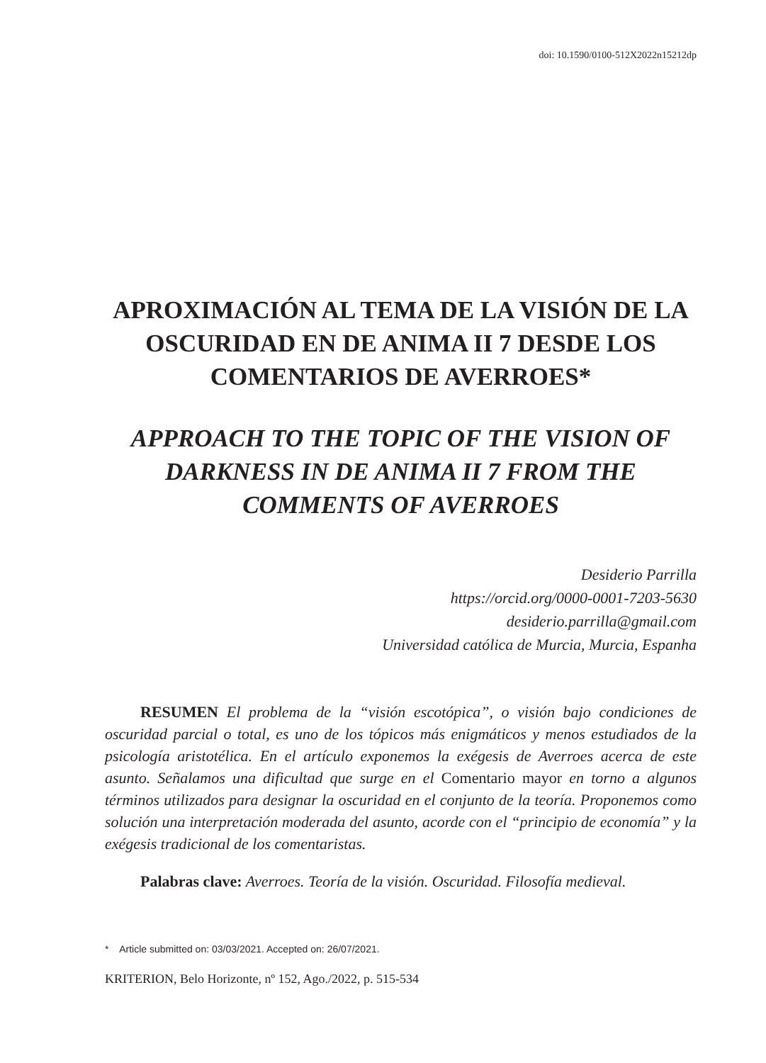doi: 10.1590/0100-512X2022n15212dp
APROXIMACIÓN AL TEMA DE LA VISIÓN DE LA OSCURIDAD EN DE ANIMA II 7 DESDE LOS COMENTARIOS DE AVERROES*
APPROACH TO THE TOPIC OF THE VISION OF DARKNESS IN DE ANIMA II 7 FROM THE COMMENTS OF AVERROES
Desiderio Parrilla
https://orcid.org/0000-0001-7203-5630
desiderio.parrilla@gmail.com
Universidad católica de Murcia, Murcia, Espanha
RESUMEN El problema de la “visión escotópica”, o visión bajo condiciones de oscuridad parcial o total, es uno de los tópicos más enigmáticos y menos estudiados de la psicología aristotélica. En el artículo exponemos la exégesis de Averroes acerca de este asunto. Señalamos una dificultad que surge en el Comentario mayor en torno a algunos términos utilizados para designar la oscuridad en el conjunto de la teoría. Proponemos como solución una interpretación moderada del asunto, acorde con el “principio de economía” y la exégesis tradicional de los comentaristas.
Palabras clave: Averroes. Teoría de la visión. Oscuridad. Filosofía medieval.
* Article submitted on: 03/03/2021. Accepted on: 26/07/2021.
KRITERION, Belo Horizonte, nº 152, Ago./2022, p. 515-534